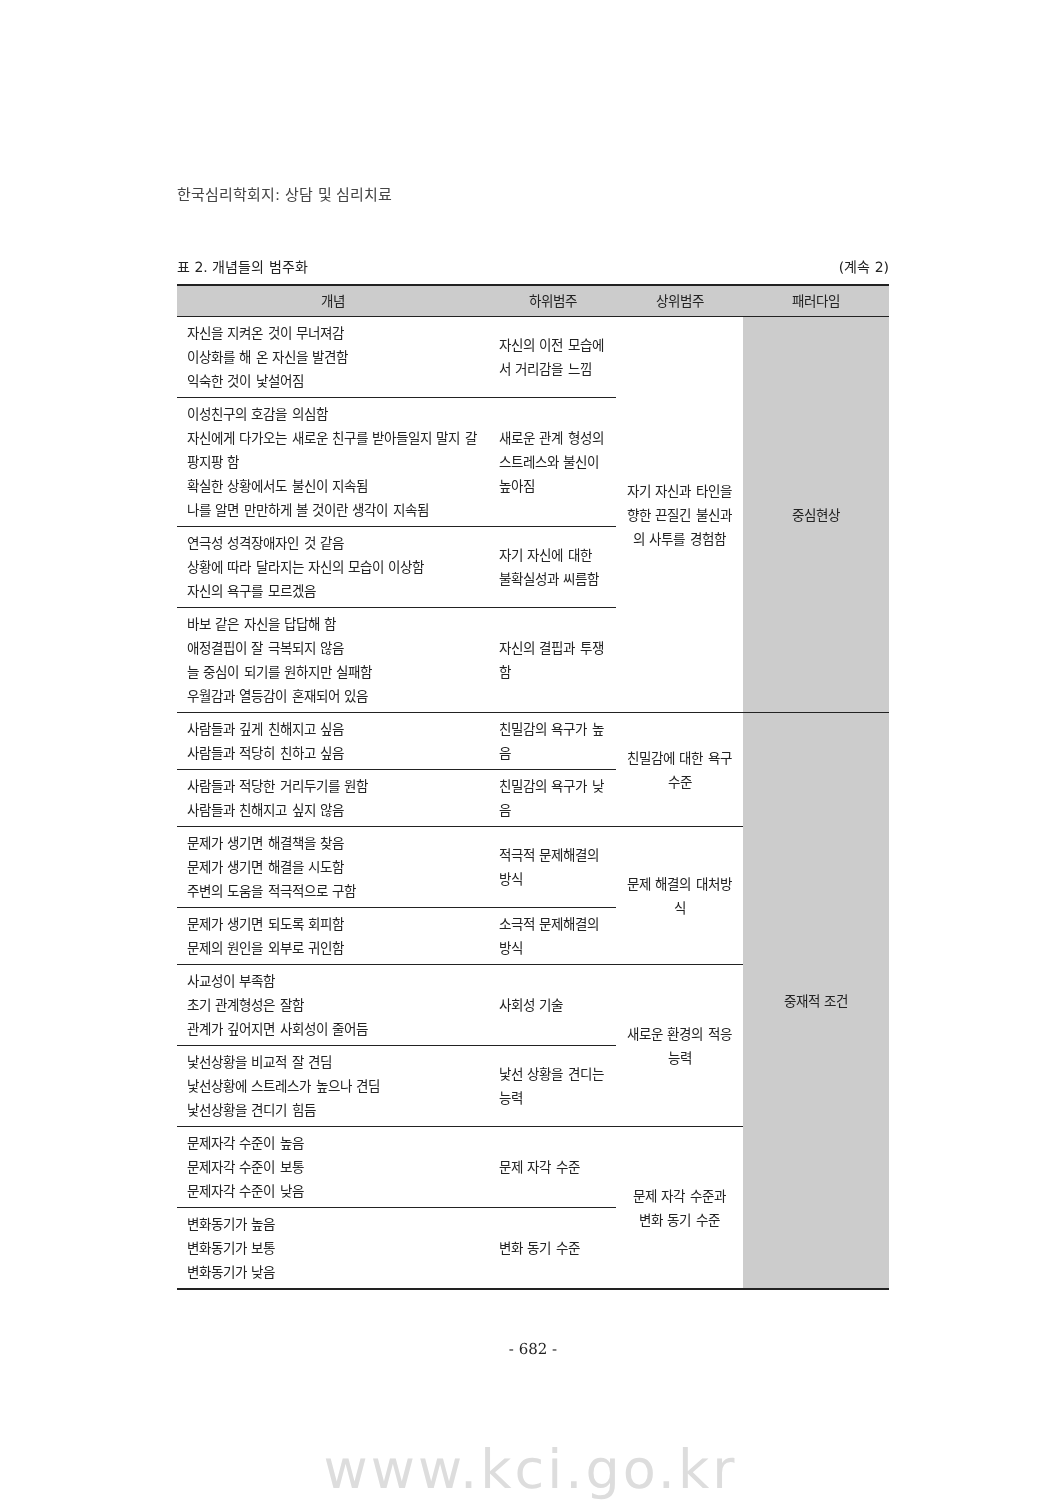한국심리학회지: 상담 및 심리치료
표 2. 개념들의 범주화 (계속 2)
| 개념 | 하위범주 | 상위범주 | 패러다임 |
| --- | --- | --- | --- |
| 자신을 지켜온 것이 무너져감 이상화를 해 온 자신을 발견함 익숙한 것이 낯설어짐 | 자신의 이전 모습에서 거리감을 느낌 | 자기 자신과 타인을 향한 끈질긴 불신과의 사투를 경험함 | 중심현상 |
| 이성친구의 호감을 의심함 자신에게 다가오는 새로운 친구를 받아들일지 말지 갈팡지팡 함 확실한 상황에서도 불신이 지속됨 나를 알면 만만하게 볼 것이란 생각이 지속됨 | 새로운 관계 형성의 스트레스와 불신이 높아짐 | | |
| 연극성 성격장애자인 것 같음 상황에 따라 달라지는 자신의 모습이 이상함 자신의 욕구를 모르겠음 | 자기 자신에 대한 불확실성과 씨름함 | | |
| 바보 같은 자신을 답답해 함 애정결핍이 잘 극복되지 않음 늘 중심이 되기를 원하지만 실패함 우월감과 열등감이 혼재되어 있음 | 자신의 결핍과 투쟁함 | | |
| 사람들과 깊게 친해지고 싶음 사람들과 적당히 친하고 싶음 | 친밀감의 욕구가 높음 | 친밀감에 대한 욕구 수준 | 중재적 조건 |
| 사람들과 적당한 거리두기를 원함 사람들과 친해지고 싶지 않음 | 친밀감의 욕구가 낮음 | | |
| 문제가 생기면 해결책을 찾음 문제가 생기면 해결을 시도함 주변의 도움을 적극적으로 구함 | 적극적 문제해결의 방식 | 문제 해결의 대처방식 | |
| 문제가 생기면 되도록 회피함 문제의 원인을 외부로 귀인함 | 소극적 문제해결의 방식 | | |
| 사교성이 부족함 초기 관계형성은 잘함 관계가 깊어지면 사회성이 줄어듬 | 사회성 기술 | 새로운 환경의 적응능력 | |
| 낯선상황을 비교적 잘 견딤 낯선상황에 스트레스가 높으나 견딤 낯선상황을 견디기 힘듬 | 낯선 상황을 견디는 능력 | | |
| 문제자각 수준이 높음 문제자각 수준이 보통 문제자각 수준이 낮음 | 문제 자각 수준 | 문제 자각 수준과 변화 동기 수준 | |
| 변화동기가 높음 변화동기가 보통 변화동기가 낮음 | 변화 동기 수준 | | |
- 682 -
www.kci.go.kr